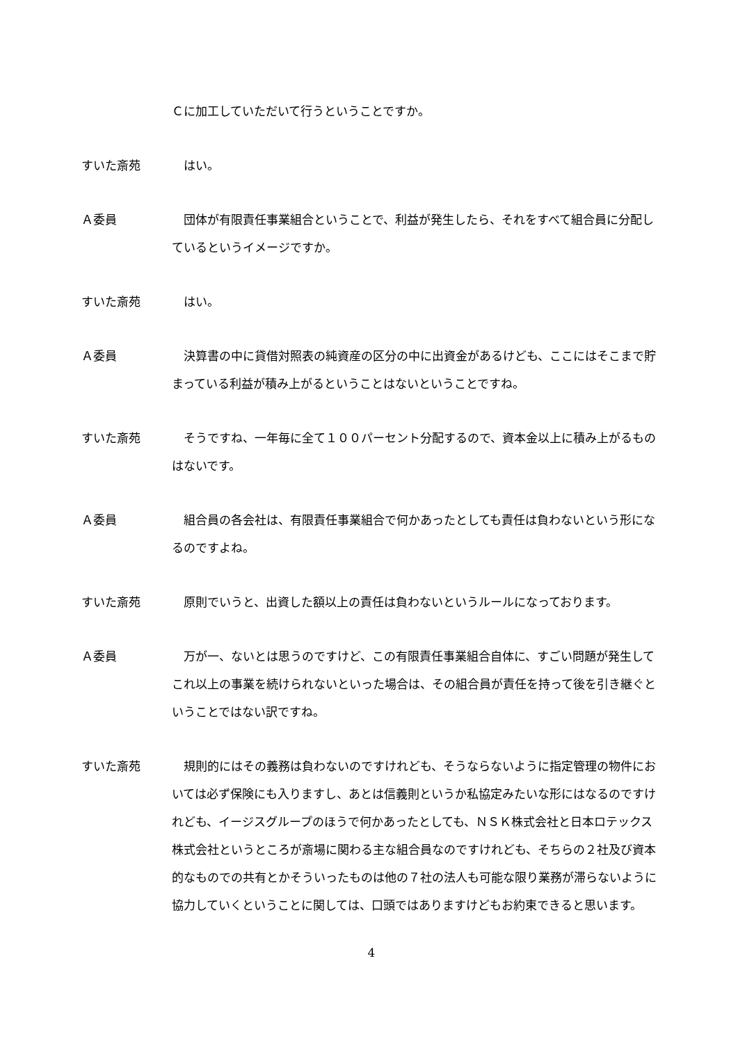Ｃに加工していただいて行うということですか。
すいた斎苑 はい。
Ａ委員 団体が有限責任事業組合ということで、利益が発生したら、それをすべて組合員に分配しているというイメージですか。
すいた斎苑 はい。
Ａ委員 決算書の中に貸借対照表の純資産の区分の中に出資金があるけども、ここにはそこまで貯まっている利益が積み上がるということはないということですね。
すいた斎苑 そうですね、一年毎に全て１００パーセント分配するので、資本金以上に積み上がるものはないです。
Ａ委員 組合員の各会社は、有限責任事業組合で何かあったとしても責任は負わないという形になるのですよね。
すいた斎苑 原則でいうと、出資した額以上の責任は負わないというルールになっております。
Ａ委員 万が一、ないとは思うのですけど、この有限責任事業組合自体に、すごい問題が発生してこれ以上の事業を続けられないといった場合は、その組合員が責任を持って後を引き継ぐということではない訳ですね。
すいた斎苑 規則的にはその義務は負わないのですけれども、そうならないように指定管理の物件においては必ず保険にも入りますし、あとは信義則というか私協定みたいな形にはなるのですけれども、イージスグループのほうで何かあったとしても、ＮＳＫ株式会社と日本ロテックス株式会社というところが斎場に関わる主な組合員なのですけれども、そちらの２社及び資本的なものでの共有とかそういったものは他の７社の法人も可能な限り業務が滞らないように協力していくということに関しては、口頭ではありますけどもお約束できると思います。
4